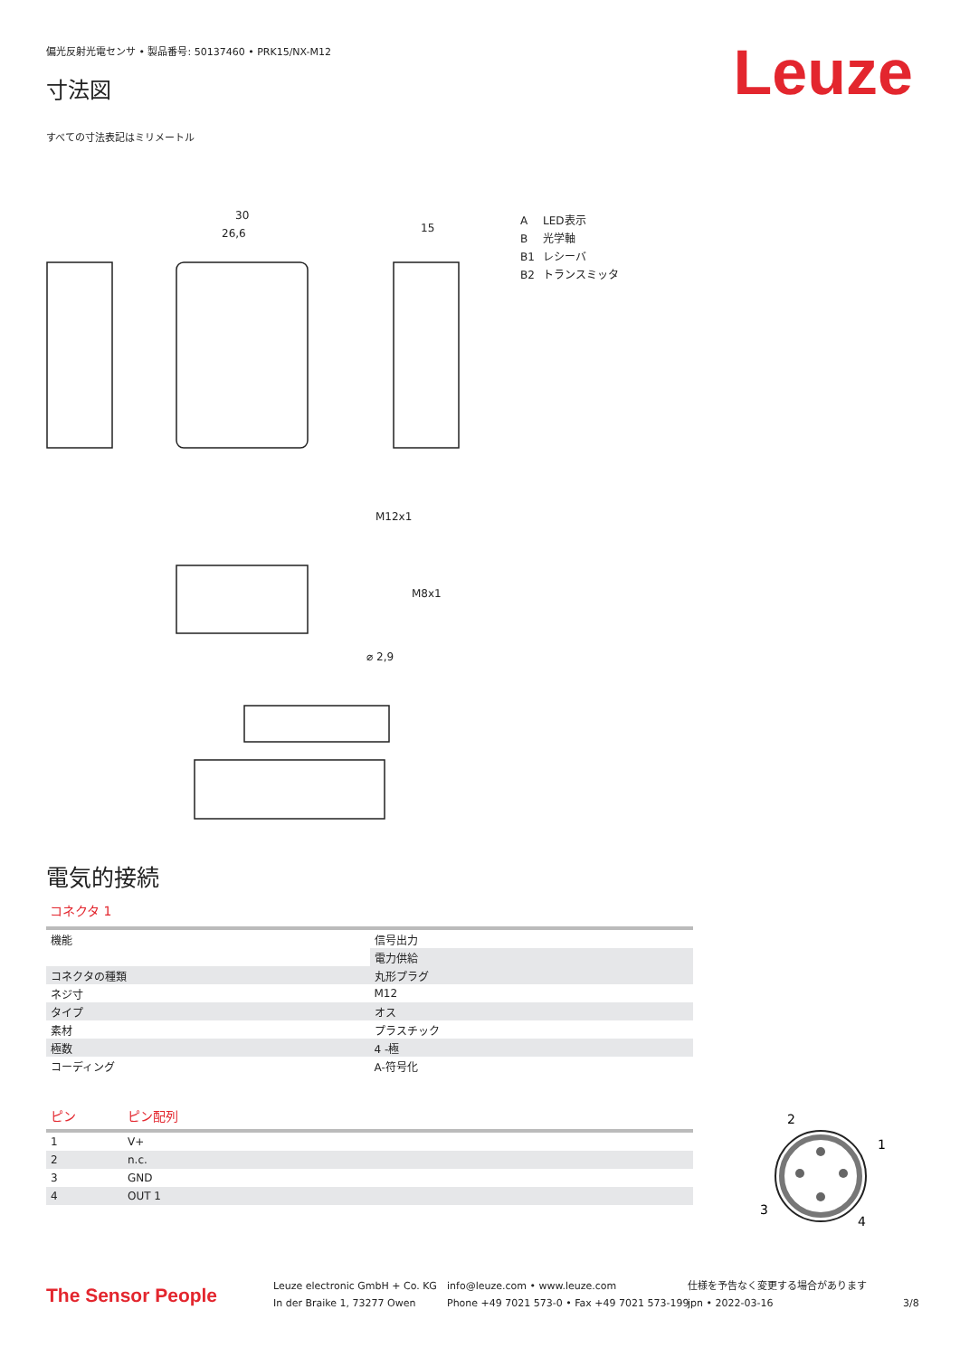偏光反射光電センサ • 製品番号: 50137460 • PRK15/NX-M12
Leuze 寸法図
すべての寸法表記はミリメートル
30
26,6
15
M12x1
M8x1
⌀ 2,9
A LED表示
B光学軸
B1 レシーバ
B2 トランスミッタ
電気的接続
コネクタ 1
| 機能 | 信号出力 |
| | 電力供給 |
| コネクタの種類 | 丸形プラグ |
| ネジ寸 | M12 |
| タイプ | オス |
| 素材 | プラスチック |
| 極数 | 4 -極 |
| コーディング | A-符号化 |
| ピン | ピン配列 |
| --- | --- |
| 1 | V+ |
| 2 | n.c. |
| 3 | GND |
| 4 | OUT 1 |
2
1
3
4
The Sensor People
Leuze electronic GmbH + Co. KG
In der Braike 1, 73277 Owen
info@leuze.com • www.leuze.com
Phone +49 7021 573-0 • Fax +49 7021 573-199
仕様を予告なく変更する場合があります
jpn • 2022-03-16
3/8